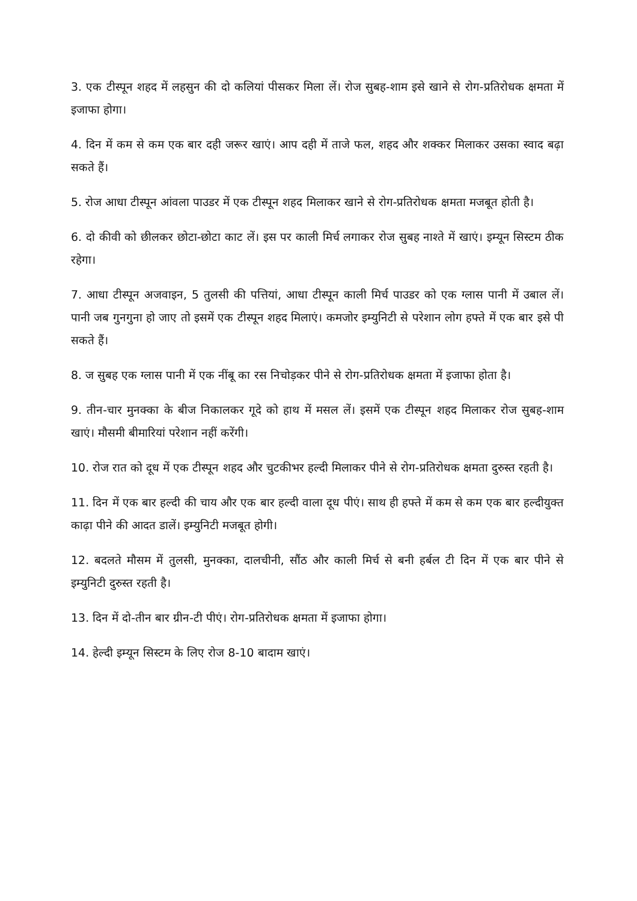3. एक टीस्पून शहद में लहसुन की दो कलियां पीसकर मिला लें। रोज सुबह-शाम इसे खाने से रोग-प्रतिरोधक क्षमता में इजाफा होगा।
4. दिन में कम से कम एक बार दही जरूर खाएं। आप दही में ताजे फल, शहद और शक्कर मिलाकर उसका स्वाद बढ़ा सकते हैं।
5. रोज आधा टीस्पून आंवला पाउडर में एक टीस्पून शहद मिलाकर खाने से रोग-प्रतिरोधक क्षमता मजबूत होती है।
6. दो कीवी को छीलकर छोटा-छोटा काट लें। इस पर काली मिर्च लगाकर रोज सुबह नाश्ते में खाएं। इम्यून सिस्टम ठीक रहेगा।
7. आधा टीस्पून अजवाइन, 5 तुलसी की पत्तियां, आधा टीस्पून काली मिर्च पाउडर को एक ग्लास पानी में उबाल लें। पानी जब गुनगुना हो जाए तो इसमें एक टीस्पून शहद मिलाएं। कमजोर इम्युनिटी से परेशान लोग हफ्ते में एक बार इसे पी सकते हैं।
8. ज सुबह एक ग्लास पानी में एक नींबू का रस निचोड़कर पीने से रोग-प्रतिरोधक क्षमता में इजाफा होता है।
9. तीन-चार मुनक्का के बीज निकालकर गूदे को हाथ में मसल लें। इसमें एक टीस्पून शहद मिलाकर रोज सुबह-शाम खाएं। मौसमी बीमारियां परेशान नहीं करेंगी।
10. रोज रात को दूध में एक टीस्पून शहद और चुटकीभर हल्दी मिलाकर पीने से रोग-प्रतिरोधक क्षमता दुरुस्त रहती है।
11. दिन में एक बार हल्दी की चाय और एक बार हल्दी वाला दूध पीएं। साथ ही हफ्ते में कम से कम एक बार हल्दीयुक्त काढ़ा पीने की आदत डालें। इम्युनिटी मजबूत होगी।
12. बदलते मौसम में तुलसी, मुनक्का, दालचीनी, सौंठ और काली मिर्च से बनी हर्बल टी दिन में एक बार पीने से इम्युनिटी दुरुस्त रहती है।
13. दिन में दो-तीन बार ग्रीन-टी पीएं। रोग-प्रतिरोधक क्षमता में इजाफा होगा।
14. हेल्दी इम्यून सिस्टम के लिए रोज 8-10 बादाम खाएं।